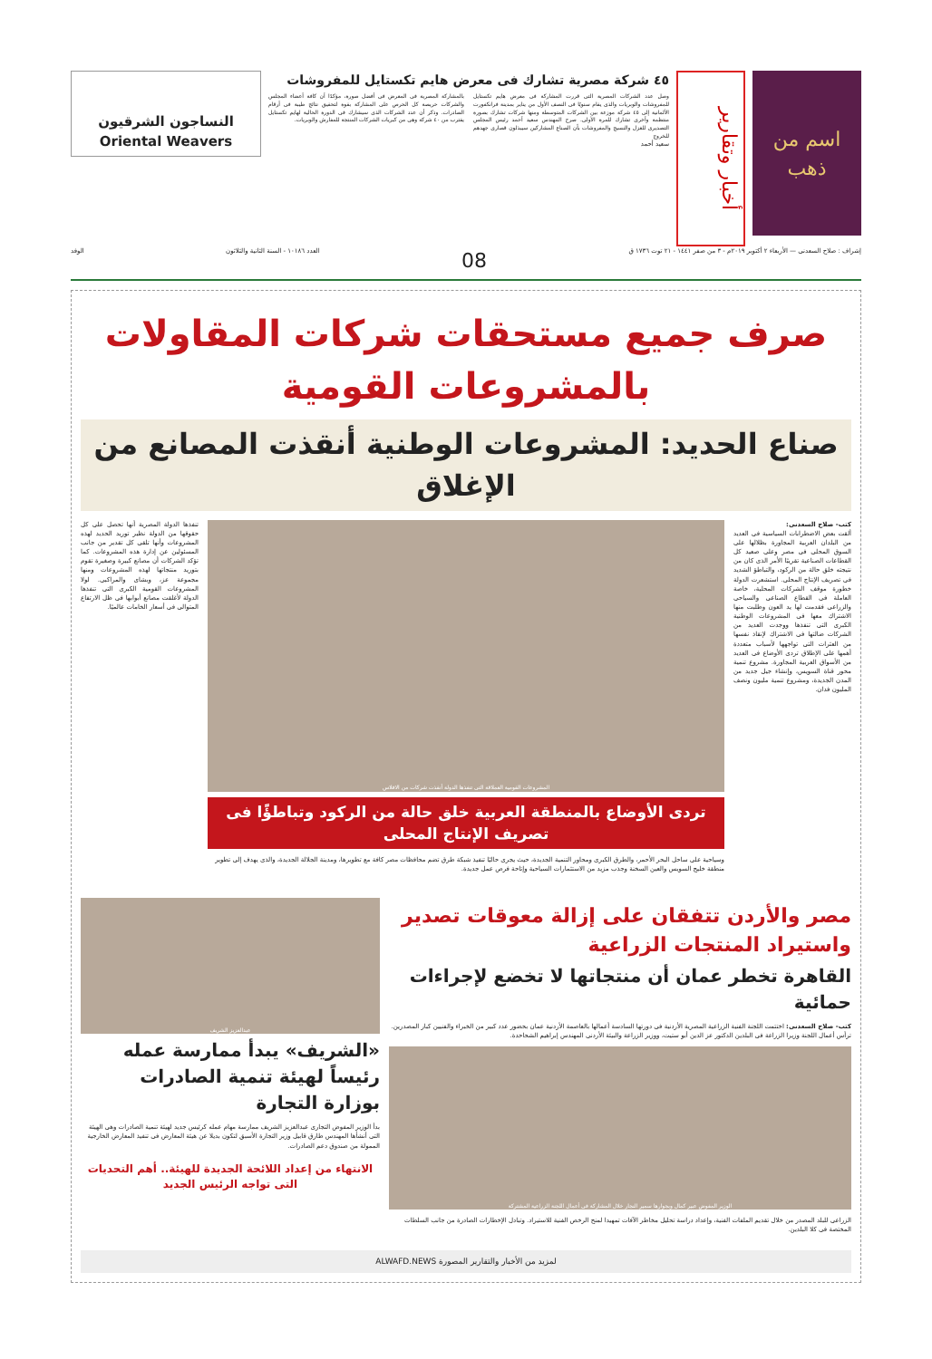اسم من
ذهب
أخبار وتقارير
٤٥ شركة مصرية تشارك فى معرض هايم تكستايل للمفروشات
وصل عدد الشركات المصرية التى قررت المشاركة فى معرض هايم تكستايل للمفروشات والوبريات والذى يقام سنويًا فى النصف الأول من يناير بمدينة فرانكفورت الألمانية إلى ٤٥ شركة موزعة بين الشركات المتوسطة ومنها شركات تشارك بصورة منتظمة وأخرى تشارك للمرة الأولى. صرح المهندس سعيد أحمد رئيس المجلس التصديرى للغزل والنسيج والمفروشات بأن الصناع المشاركين سيبذلون قصارى جهدهم للخروج
بالمشاركة المصرية فى المعرض فى أفضل صورة، مؤكدًا أن كافة أعضاء المجلس والشركات حريصة كل الحرص على المشاركة بقوة لتحقيق نتائج طيبة فى أرقام الصادرات. وذكر أن عدد الشركات الذى سيشارك فى الدورة الحالية لهايم تكستايل يقترب من ٤٠ شركة وهى من كبريات الشركات المنتجة للمفارش والوبريات.
سعيد أحمد
النساجون الشرقيون
Oriental Weavers
إشراف : صلاح السعدنى — الأربعاء ٢ أكتوبر ٢٠١٩م - ٣ من صفر ١٤٤١ - ٢١ توت ١٧٣٦ ق 08 العدد ١٠١٨٦ - السنة الثانية والثلاثون الوفد
صرف جميع مستحقات شركات المقاولات بالمشروعات القومية
صناع الحديد: المشروعات الوطنية أنقذت المصانع من الإغلاق
كتب- صلاح السعدنى:
ألقت بعض الاضطرابات السياسية فى العديد من البلدان العربية المجاورة بظلالها على السوق المحلى فى مصر وعلى صعيد كل القطاعات الصناعية تقريبًا الأمر الذى كان من نتيجته خلق حالة من الركود، والتباطؤ الشديد فى تصريف الإنتاج المحلى. استشعرت الدولة خطورة موقف الشركات المحلية، خاصة العاملة فى القطاع الصناعى والسياحى والزراعى فقدمت لها يد العون وطلبت منها الاشتراك معها فى المشروعات الوطنية الكبرى التى تنفذها ووجدت العديد من الشركات ضالتها فى الاشتراك لإنقاذ نفسها من العثرات التى تواجهها لأسباب متعددة أهمها على الإطلاق تردى الأوضاع فى العديد من الأسواق العربية المجاورة. مشروع تنمية محور قناة السويس، وإنشاء جيل جديد من المدن الجديدة، ومشروع تنمية مليون ونصف المليون فدان.
المشروعات القومية العملاقة التى تنفذها الدولة أنقذت شركات من الافلاس
تردى الأوضاع بالمنطقة العربية خلق حالة من الركود وتباطؤًا فى تصريف الإنتاج المحلى
وسياحية على ساحل البحر الأحمر، والطرق الكبرى ومحاور التنمية الجديدة، حيث يجرى حاليًا تنفيذ شبكة طرق تضم محافظات مصر كافة مع تطويرها، ومدينة الجلالة الجديدة، والذى يهدف إلى تطوير منطقة خليج السويس والعين السخنة وجذب مزيد من الاستثمارات السياحية وإتاحة فرص عمل جديدة.
تنفذها الدولة المصرية أنها تحصل على كل حقوقها من الدولة نظير توريد الحديد لهذه المشروعات وأنها تلقى كل تقدير من جانب المسئولين عن إدارة هذه المشروعات. كما تؤكد الشركات أن مصانع كبيرة وصغيرة تقوم بتوريد منتجاتها لهذه المشروعات ومنها مجموعة عز، وبشاى والمراكبى. لولا المشروعات القومية الكبرى التى تنفذها الدولة لأغلقت مصانع أبوابها فى ظل الارتفاع المتوالى فى أسعار الخامات عالميًا.
مصر والأردن تتفقان على إزالة معوقات تصدير واستيراد المنتجات الزراعية
القاهرة تخطر عمان أن منتجاتها لا تخضع لإجراءات حمائية
كتب- صلاح السعدنى: اختتمت اللجنة الفنية الزراعية المصرية الأردنية فى دورتها السادسة أعمالها بالعاصمة الأردنية عمان بحضور عدد كبير من الخبراء والفنيين كبار المصدرين. ترأس أعمال اللجنة وزيرا الزراعة فى البلدين الدكتور عز الدين أبو ستيت، ووزير الزراعة والبيئة الأردنى المهندس إبراهيم الشحاحدة.
الوزير المفوض عبير كمال وبجوارها سمير النجار خلال المشاركة فى أعمال اللجنة الزراعية المشتركة
الزراعى للبلد المصدر من خلال تقديم الملفات الفنية، وإعداد دراسة تحليل مخاطر الآفات تمهيدا لمنح الرخص الفنية للاستيراد. وتبادل الإخطارات الصادرة من جانب السلطات المختصة فى كلا البلدين.
عبدالعزيز الشريف
«الشريف» يبدأ ممارسة عمله رئيساً لهيئة تنمية الصادرات بوزارة التجارة
بدأ الوزير المفوض التجارى عبدالعزيز الشريف ممارسة مهام عمله كرئيس جديد لهيئة تنمية الصادرات وهى الهيئة التى أنشأها المهندس طارق قابيل وزير التجارة الأسبق لتكون بديلا عن هيئة المعارض فى تنفيذ المعارض الخارجية الممولة من صندوق دعم الصادرات.
الانتهاء من إعداد اللائحة الجديدة للهيئة.. أهم التحديات التى تواجه الرئيس الجديد
لمزيد من الأخبار والتقارير المصورة ALWAFD.NEWS